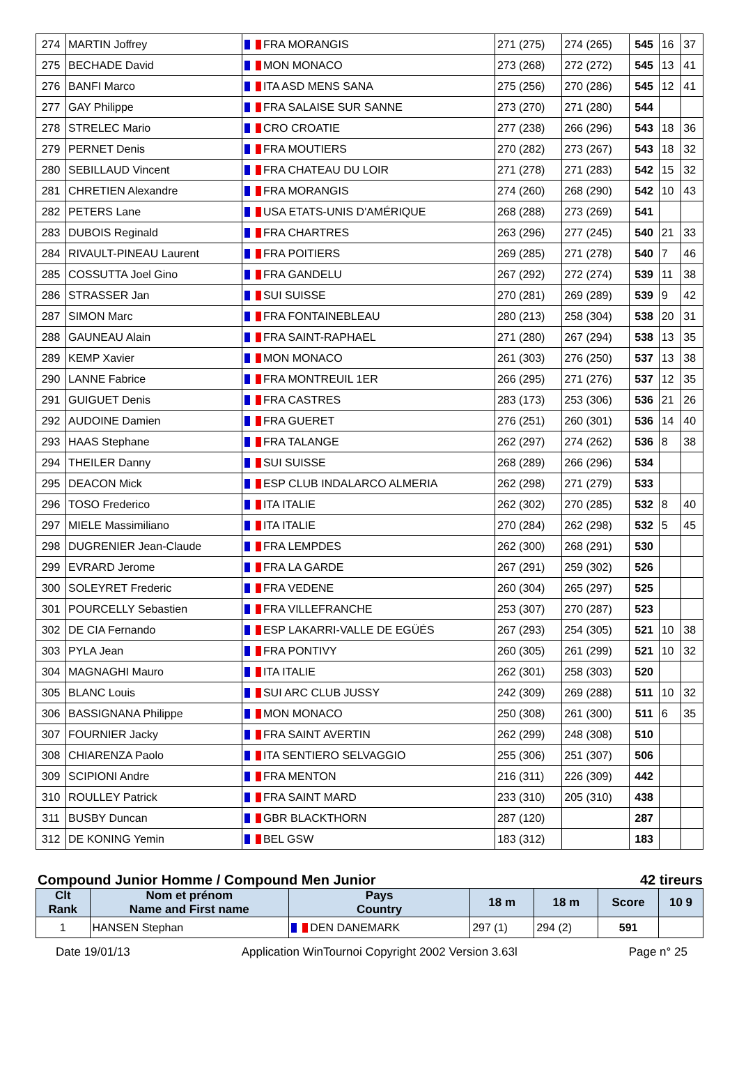| 274 | MARTIN Joffrey | FRA MORANGIS | 271 (275) | 274 (265) | 545 | 16 | 37 |
| 275 | BECHADE David | MON MONACO | 273 (268) | 272 (272) | 545 | 13 | 41 |
| 276 | BANFI Marco | ITA ASD MENS SANA | 275 (256) | 270 (286) | 545 | 12 | 41 |
| 277 | GAY Philippe | FRA SALAISE SUR SANNE | 273 (270) | 271 (280) | 544 | | |
| 278 | STRELEC Mario | CRO CROATIE | 277 (238) | 266 (296) | 543 | 18 | 36 |
| 279 | PERNET Denis | FRA MOUTIERS | 270 (282) | 273 (267) | 543 | 18 | 32 |
| 280 | SEBILLAUD Vincent | FRA CHATEAU DU LOIR | 271 (278) | 271 (283) | 542 | 15 | 32 |
| 281 | CHRETIEN Alexandre | FRA MORANGIS | 274 (260) | 268 (290) | 542 | 10 | 43 |
| 282 | PETERS Lane | USA ETATS-UNIS D'AMÉRIQUE | 268 (288) | 273 (269) | 541 | | |
| 283 | DUBOIS Reginald | FRA CHARTRES | 263 (296) | 277 (245) | 540 | 21 | 33 |
| 284 | RIVAULT-PINEAU Laurent | FRA POITIERS | 269 (285) | 271 (278) | 540 | 7 | 46 |
| 285 | COSSUTTA Joel Gino | FRA GANDELU | 267 (292) | 272 (274) | 539 | 11 | 38 |
| 286 | STRASSER Jan | SUI SUISSE | 270 (281) | 269 (289) | 539 | 9 | 42 |
| 287 | SIMON Marc | FRA FONTAINEBLEAU | 280 (213) | 258 (304) | 538 | 20 | 31 |
| 288 | GAUNEAU Alain | FRA SAINT-RAPHAEL | 271 (280) | 267 (294) | 538 | 13 | 35 |
| 289 | KEMP Xavier | MON MONACO | 261 (303) | 276 (250) | 537 | 13 | 38 |
| 290 | LANNE Fabrice | FRA MONTREUIL 1ER | 266 (295) | 271 (276) | 537 | 12 | 35 |
| 291 | GUIGUET Denis | FRA CASTRES | 283 (173) | 253 (306) | 536 | 21 | 26 |
| 292 | AUDOINE Damien | FRA GUERET | 276 (251) | 260 (301) | 536 | 14 | 40 |
| 293 | HAAS Stephane | FRA TALANGE | 262 (297) | 274 (262) | 536 | 8 | 38 |
| 294 | THEILER Danny | SUI SUISSE | 268 (289) | 266 (296) | 534 | | |
| 295 | DEACON Mick | ESP CLUB INDALARCO ALMERIA | 262 (298) | 271 (279) | 533 | | |
| 296 | TOSO Frederico | ITA ITALIE | 262 (302) | 270 (285) | 532 | 8 | 40 |
| 297 | MIELE Massimiliano | ITA ITALIE | 270 (284) | 262 (298) | 532 | 5 | 45 |
| 298 | DUGRENIER Jean-Claude | FRA LEMPDES | 262 (300) | 268 (291) | 530 | | |
| 299 | EVRARD Jerome | FRA LA GARDE | 267 (291) | 259 (302) | 526 | | |
| 300 | SOLEYRET Frederic | FRA VEDENE | 260 (304) | 265 (297) | 525 | | |
| 301 | POURCELLY Sebastien | FRA VILLEFRANCHE | 253 (307) | 270 (287) | 523 | | |
| 302 | DE CIA Fernando | ESP LAKARRI-VALLE DE EGÜÉS | 267 (293) | 254 (305) | 521 | 10 | 38 |
| 303 | PYLA Jean | FRA PONTIVY | 260 (305) | 261 (299) | 521 | 10 | 32 |
| 304 | MAGNAGHI Mauro | ITA ITALIE | 262 (301) | 258 (303) | 520 | | |
| 305 | BLANC Louis | SUI ARC CLUB JUSSY | 242 (309) | 269 (288) | 511 | 10 | 32 |
| 306 | BASSIGNANA Philippe | MON MONACO | 250 (308) | 261 (300) | 511 | 6 | 35 |
| 307 | FOURNIER Jacky | FRA SAINT AVERTIN | 262 (299) | 248 (308) | 510 | | |
| 308 | CHIARENZA Paolo | ITA SENTIERO SELVAGGIO | 255 (306) | 251 (307) | 506 | | |
| 309 | SCIPIONI Andre | FRA MENTON | 216 (311) | 226 (309) | 442 | | |
| 310 | ROULLEY Patrick | FRA SAINT MARD | 233 (310) | 205 (310) | 438 | | |
| 311 | BUSBY Duncan | GBR BLACKTHORN | 287 (120) | | 287 | | |
| 312 | DE KONING Yemin | BEL GSW | 183 (312) | | 183 | | |
Compound Junior Homme / Compound Men Junior 42 tireurs
| Clt Rank | Nom et prénom Name and First name | Pays Country | 18 m | 18 m | Score | 10 9 |
| --- | --- | --- | --- | --- | --- | --- |
| 1 | HANSEN Stephan | DEN DANEMARK | 297 (1) | 294 (2) | 591 | |
Date 19/01/13 Application WinTournoi Copyright 2002 Version 3.63l Page n° 25